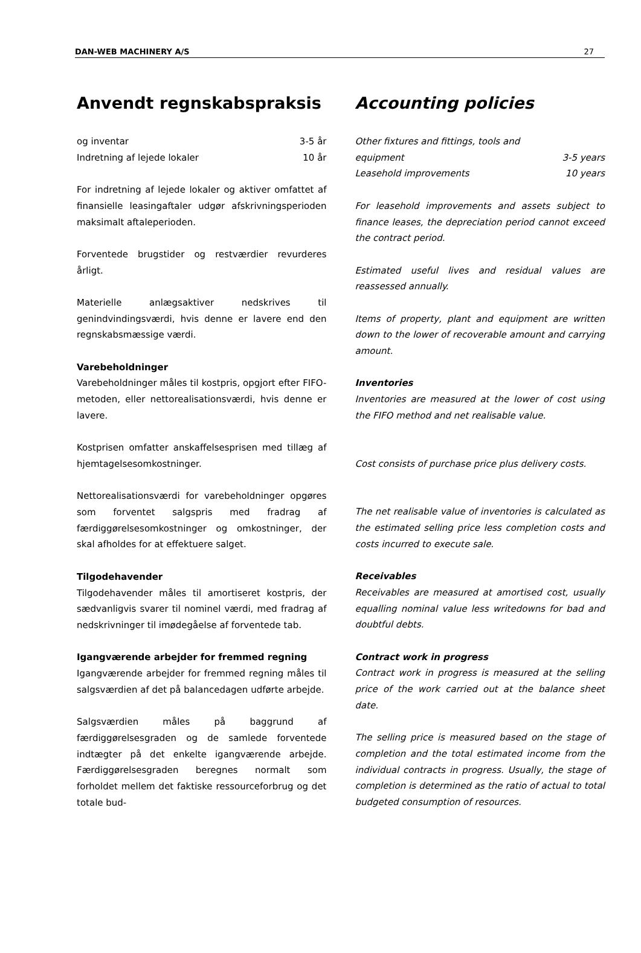DAN-WEB MACHINERY A/S 27
Anvendt regnskabspraksis
og inventar 3-5 år
Indretning af lejede lokaler 10 år
For indretning af lejede lokaler og aktiver omfattet af finansielle leasingaftaler udgør afskrivningsperioden maksimalt aftaleperioden.
Forventede brugstider og restværdier revurderes årligt.
Materielle anlægsaktiver nedskrives til genindvindingsværdi, hvis denne er lavere end den regnskabsmæssige værdi.
Varebeholdninger
Varebeholdninger måles til kostpris, opgjort efter FIFO-metoden, eller nettorealisationsværdi, hvis denne er lavere.
Kostprisen omfatter anskaffelsesprisen med tillæg af hjemtagelsesomkostninger.
Nettorealisationsværdi for varebeholdninger opgøres som forventet salgspris med fradrag af færdiggørelsesomkostninger og omkostninger, der skal afholdes for at effektuere salget.
Tilgodehavender
Tilgodehavender måles til amortiseret kostpris, der sædvanligvis svarer til nominel værdi, med fradrag af nedskrivninger til imødegåelse af forventede tab.
Igangværende arbejder for fremmed regning
Igangværende arbejder for fremmed regning måles til salgsværdien af det på balancedagen udførte arbejde.
Salgsværdien måles på baggrund af færdiggørelsesgraden og de samlede forventede indtægter på det enkelte igangværende arbejde. Færdiggørelsesgraden beregnes normalt som forholdet mellem det faktiske ressourceforbrug og det totale bud-
Accounting policies
Other fixtures and fittings, tools and
equipment 3-5 years
Leasehold improvements 10 years
For leasehold improvements and assets subject to finance leases, the depreciation period cannot exceed the contract period.
Estimated useful lives and residual values are reassessed annually.
Items of property, plant and equipment are written down to the lower of recoverable amount and carrying amount.
Inventories
Inventories are measured at the lower of cost using the FIFO method and net realisable value.
Cost consists of purchase price plus delivery costs.
The net realisable value of inventories is calculated as the estimated selling price less completion costs and costs incurred to execute sale.
Receivables
Receivables are measured at amortised cost, usually equalling nominal value less writedowns for bad and doubtful debts.
Contract work in progress
Contract work in progress is measured at the selling price of the work carried out at the balance sheet date.
The selling price is measured based on the stage of completion and the total estimated income from the individual contracts in progress. Usually, the stage of completion is determined as the ratio of actual to total budgeted consumption of resources.